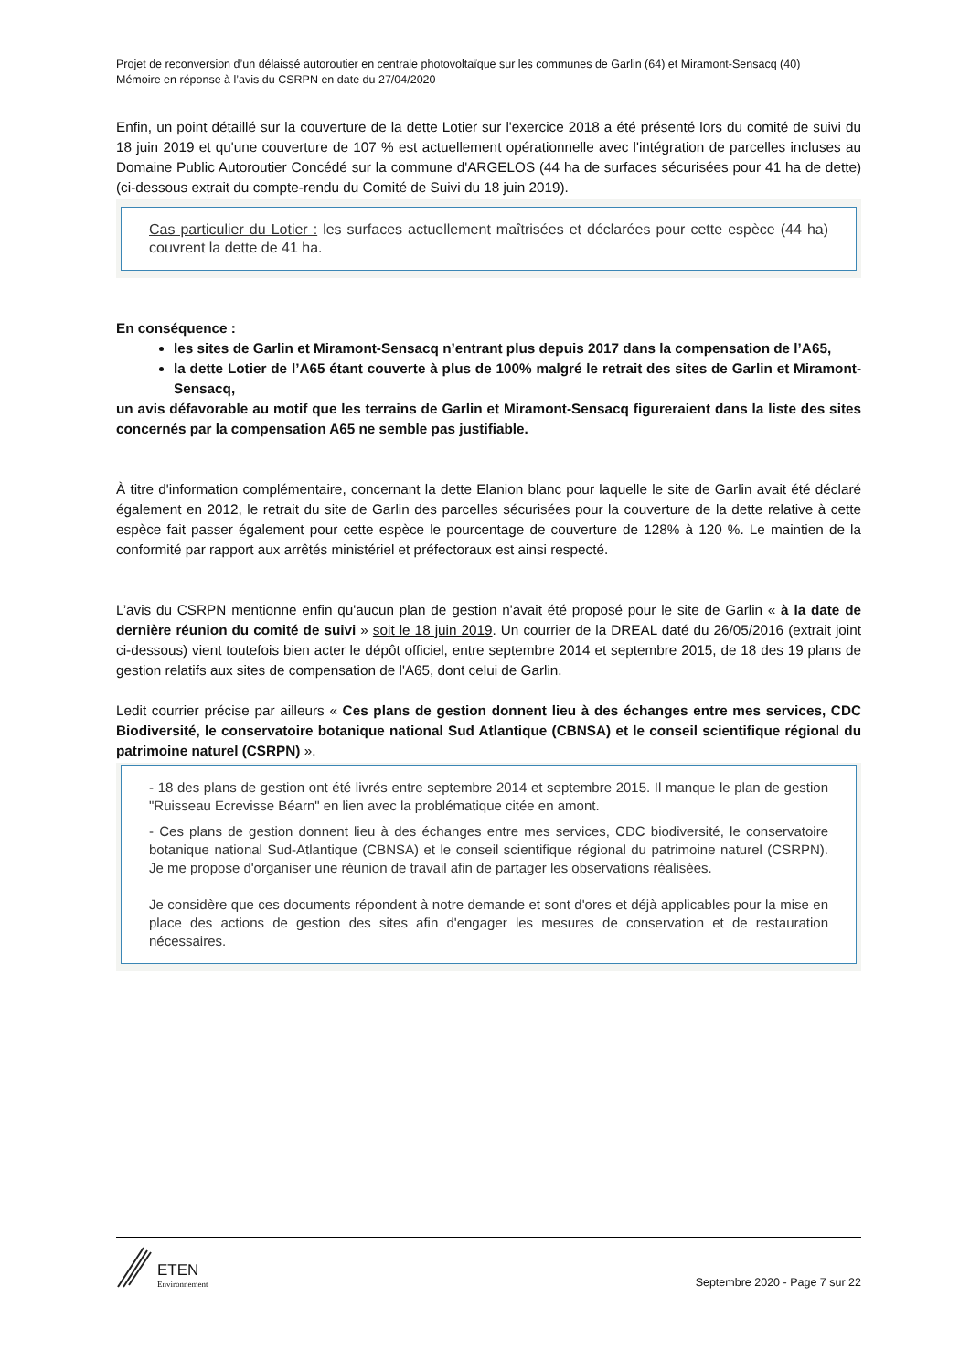Projet de reconversion d’un délaissé autoroutier en centrale photovoltaïque sur les communes de Garlin (64) et Miramont-Sensacq (40)
Mémoire en réponse à l’avis du CSRPN en date du 27/04/2020
Enfin, un point détaillé sur la couverture de la dette Lotier sur l'exercice 2018 a été présenté lors du comité de suivi du 18 juin 2019 et qu'une couverture de 107 % est actuellement opérationnelle avec l'intégration de parcelles incluses au Domaine Public Autoroutier Concédé sur la commune d'ARGELOS (44 ha de surfaces sécurisées pour 41 ha de dette) (ci-dessous extrait du compte-rendu du Comité de Suivi du 18 juin 2019).
Cas particulier du Lotier : les surfaces actuellement maîtrisées et déclarées pour cette espèce (44 ha) couvrent la dette de 41 ha.
En conséquence :
les sites de Garlin et Miramont-Sensacq n’entrant plus depuis 2017 dans la compensation de l’A65,
la dette Lotier de l’A65 étant couverte à plus de 100% malgré le retrait des sites de Garlin et Miramont-Sensacq,
un avis défavorable au motif que les terrains de Garlin et Miramont-Sensacq figureraient dans la liste des sites concernés par la compensation A65 ne semble pas justifiable.
À titre d'information complémentaire, concernant la dette Elanion blanc pour laquelle le site de Garlin avait été déclaré également en 2012, le retrait du site de Garlin des parcelles sécurisées pour la couverture de la dette relative à cette espèce fait passer également pour cette espèce le pourcentage de couverture de 128% à 120 %. Le maintien de la conformité par rapport aux arrêtés ministériel et préfectoraux est ainsi respecté.
L’avis du CSRPN mentionne enfin qu'aucun plan de gestion n'avait été proposé pour le site de Garlin « à la date de dernière réunion du comité de suivi » soit le 18 juin 2019. Un courrier de la DREAL daté du 26/05/2016 (extrait joint ci-dessous) vient toutefois bien acter le dépôt officiel, entre septembre 2014 et septembre 2015, de 18 des 19 plans de gestion relatifs aux sites de compensation de l'A65, dont celui de Garlin.
Ledit courrier précise par ailleurs « Ces plans de gestion donnent lieu à des échanges entre mes services, CDC Biodiversité, le conservatoire botanique national Sud Atlantique (CBNSA) et le conseil scientifique régional du patrimoine naturel (CSRPN) ».
- 18 des plans de gestion ont été livrés entre septembre 2014 et septembre 2015. Il manque le plan de gestion "Ruisseau Ecrevisse Béarn" en lien avec la problématique citée en amont.
- Ces plans de gestion donnent lieu à des échanges entre mes services, CDC biodiversité, le conservatoire botanique national Sud-Atlantique (CBNSA) et le conseil scientifique régional du patrimoine naturel (CSRPN). Je me propose d'organiser une réunion de travail afin de partager les observations réalisées.
Je considère que ces documents répondent à notre demande et sont d'ores et déjà applicables pour la mise en place des actions de gestion des sites afin d'engager les mesures de conservation et de restauration nécessaires.
ETEN
Environnement
Septembre 2020 - Page 7 sur 22